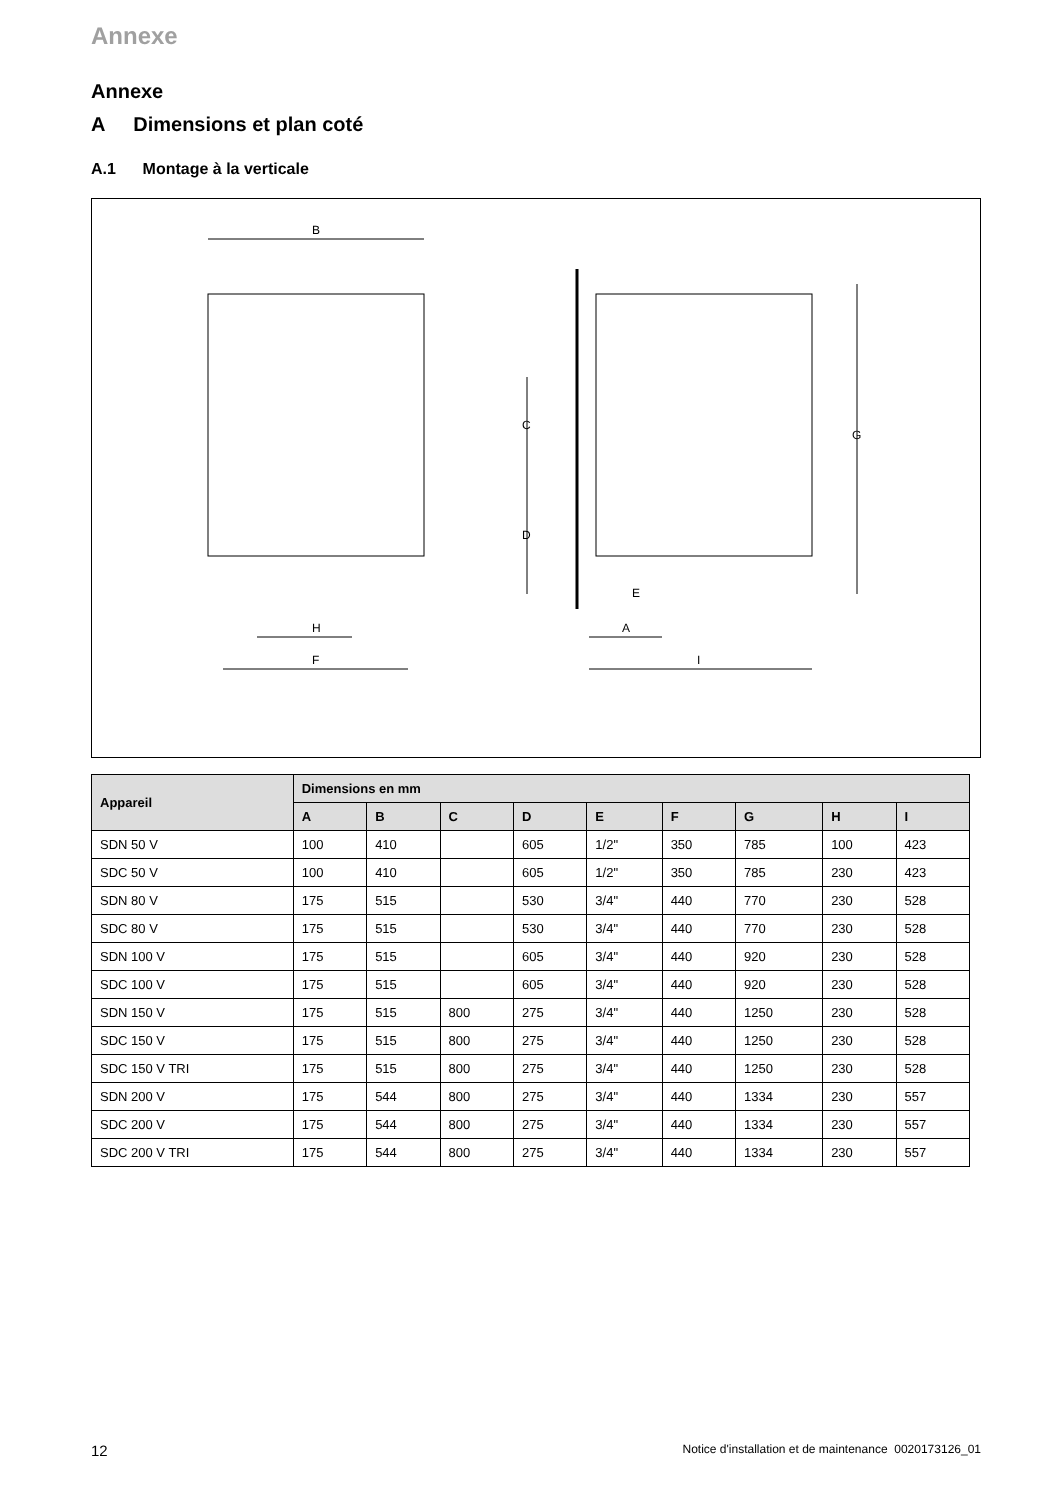Annexe
Annexe
A Dimensions et plan coté
A.1 Montage à la verticale
B
C
D
G
H
F
A
I
E
| Appareil | Dimensions en mm | | | | | | | | |
| --- | --- | --- | --- | --- | --- | --- | --- | --- | --- |
| | A | B | C | D | E | F | G | H | I |
| SDN 50 V | 100 | 410 | | 605 | 1/2" | 350 | 785 | 100 | 423 |
| SDC 50 V | 100 | 410 | | 605 | 1/2" | 350 | 785 | 230 | 423 |
| SDN 80 V | 175 | 515 | | 530 | 3/4" | 440 | 770 | 230 | 528 |
| SDC 80 V | 175 | 515 | | 530 | 3/4" | 440 | 770 | 230 | 528 |
| SDN 100 V | 175 | 515 | | 605 | 3/4" | 440 | 920 | 230 | 528 |
| SDC 100 V | 175 | 515 | | 605 | 3/4" | 440 | 920 | 230 | 528 |
| SDN 150 V | 175 | 515 | 800 | 275 | 3/4" | 440 | 1250 | 230 | 528 |
| SDC 150 V | 175 | 515 | 800 | 275 | 3/4" | 440 | 1250 | 230 | 528 |
| SDC 150 V TRI | 175 | 515 | 800 | 275 | 3/4" | 440 | 1250 | 230 | 528 |
| SDN 200 V | 175 | 544 | 800 | 275 | 3/4" | 440 | 1334 | 230 | 557 |
| SDC 200 V | 175 | 544 | 800 | 275 | 3/4" | 440 | 1334 | 230 | 557 |
| SDC 200 V TRI | 175 | 544 | 800 | 275 | 3/4" | 440 | 1334 | 230 | 557 |
12 Notice d'installation et de maintenance 0020173126_01